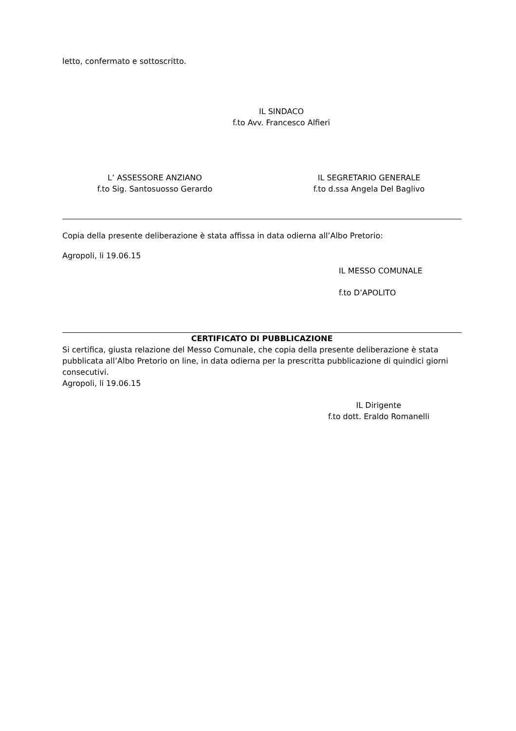letto, confermato e sottoscritto.
IL SINDACO
f.to Avv. Francesco Alfieri
L’ ASSESSORE ANZIANO
f.to Sig. Santosuosso Gerardo
IL SEGRETARIO GENERALE
f.to d.ssa Angela Del Baglivo
Copia della presente deliberazione è stata affissa in data odierna all’Albo Pretorio:
Agropoli, li 19.06.15
IL MESSO COMUNALE
f.to D’APOLITO
CERTIFICATO DI PUBBLICAZIONE
Si certifica, giusta relazione del Messo Comunale, che copia della presente deliberazione è stata pubblicata all’Albo Pretorio on line, in data odierna per la prescritta pubblicazione di quindici giorni consecutivi.
Agropoli, li 19.06.15
IL Dirigente
f.to dott. Eraldo Romanelli